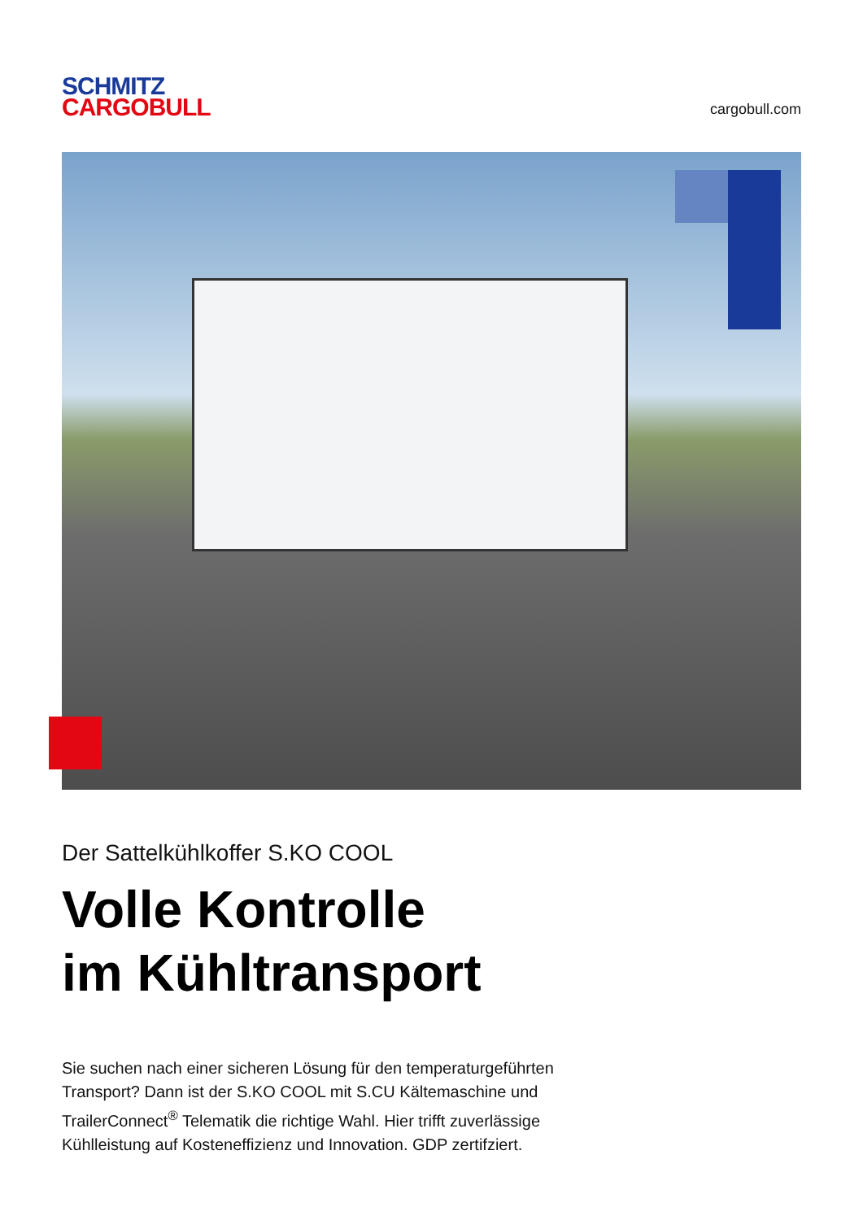SCHMITZ
CARGOBULL
cargobull.com
Der Sattelkühlkoffer S.KO COOL
Volle Kontrolle
im Kühltransport
Sie suchen nach einer sicheren Lösung für den temperaturgeführten Transport? Dann ist der S.KO COOL mit S.CU Kältemaschine und TrailerConnect<sup>®</sup> Telematik die richtige Wahl. Hier trifft zuverlässige Kühlleistung auf Kosteneffizienz und Innovation. GDP zertifziert.